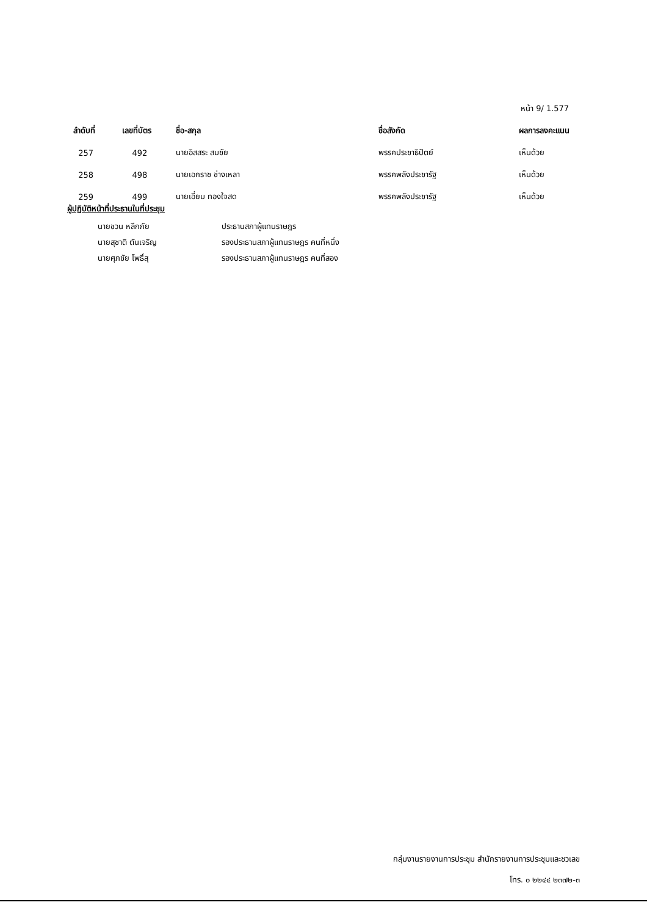หน้า 9/ 1.577
| ลำดับที่ | เลขที่บัตร | ชื่อ-สกุล | ชื่อสังกัด | ผลการลงคะแนน |
| --- | --- | --- | --- | --- |
| 257 | 492 | นายอิสสระ สมชัย | พรรคประชาธิปัตย์ | เห็นด้วย |
| 258 | 498 | นายเอกราช ช่างเหลา | พรรคพลังประชารัฐ | เห็นด้วย |
| 259 | 499 | นายเอี่ยม ทองใจสด | พรรคพลังประชารัฐ | เห็นด้วย |
ผู้ปฏิบัติหน้าที่ประธานในที่ประชุม
นายชวน หลีกภัย ประธานสภาผู้แทนราษฎร
นายสุชาติ ตันเจริญ รองประธานสภาผู้แทนราษฎร คนที่หนึ่ง
นายศุภชัย โพธิ์สุ รองประธานสภาผู้แทนราษฎร คนที่สอง
กลุ่มงานรายงานการประชุม สำนักรายงานการประชุมและชวเลข
โทร. ๐ ๒๒๔๔ ๒๓๗๒-๓